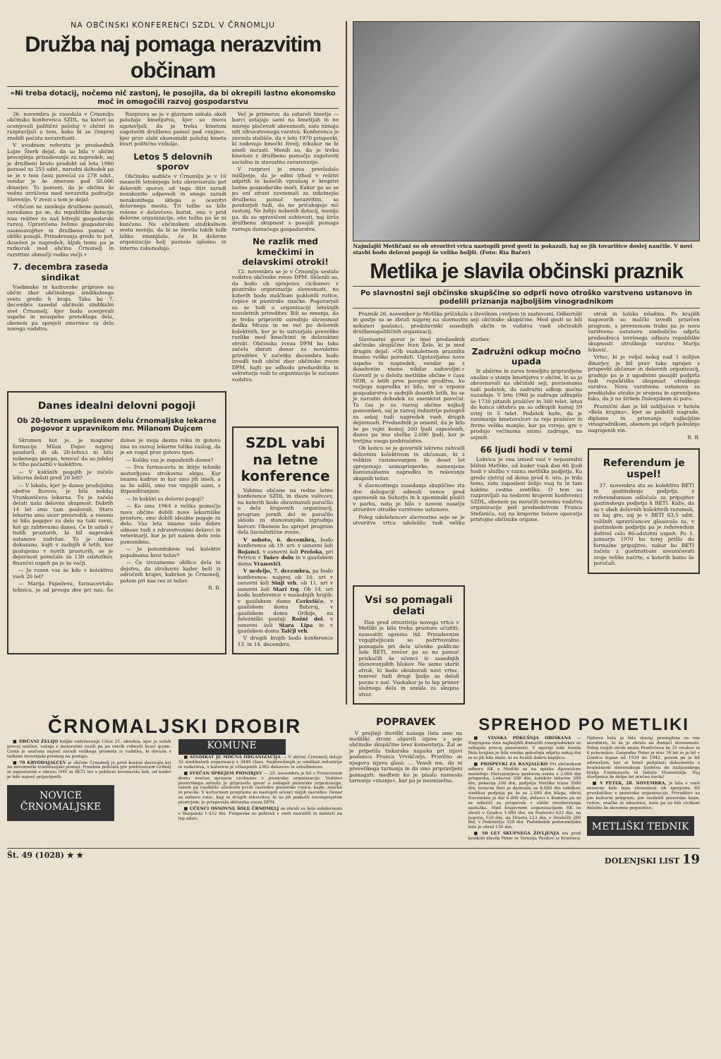NA OBČINSKI KONFERENCI SZDL V ČRNOMLJU
Družba naj pomaga nerazvitim občinam
»Ni treba dotacij, nočemo nič zastonj, le posojila, da bi okrepili lastno ekonomsko moč in omogočili razvoj gospodarstvu
26. novembra je zasedala v Črnomlju občinska konferenca SZDL, na kateri so ocenjevali politični položaj v občini in razpravljali o tem, kako bi se čimprej znebili pečata nerazvitosti.
V uvodnem referatu je predsednik Lojze Šterk dejal, da so bila v občini precejšnja prizadevanja za napredek, saj je družbeni bruto produkt od leta 1960 porasel za 255 odst., narodni dohodek pa se je v tem času povečal za 278 odst., vendar je še zmerom pod 50.000 dinarjev. To pomeni, da je občina še vedno uvrščena med nerazvita področja Slovenije. V zvezi s tem je dejal:
»Občani ne zanikajo družbene pomoči, zavedamo pa se, da republiške dotacije niso rešitev za naš hitrejši gospodarski razvoj. Upravičeno želimo gospodarsko osamosvojitev in družbeno pomoč v obliki posojil. Prizadevanja gredo to pot, dosežen je napredek, kljub temu pa je razkorak med občino Črnomelj in razvitimi območji vedno večji.«
7. decembra zaseda sindikat
Vsebinske in kadrovske priprave na občni zbor občinskega sindikalnega sveta gredo h kraju. Tako bo 7. decembra zasedal občinski sindikalni svet Črnomelj, kjer bodo ocenjevali uspehe in neuspehe preteklega dela, obenem pa sprejeli smernice za delo novega vodstva.
Razprava se je v glavnem sukala okoli položaja kmetijstva, kjer so znova ugotavljali, da je treba kmetom zagotoviti družbeno pomoč pod »nujno«, kjer prav slabi ekonomski položaj kmeta kvari politično vzdušje.
Letos 5 delovnih sporov
Občinsko sodišče v Črnomlju je v 10 mesecih letošnjega leta obravnavalo pet delovnih sporov, od tega štiri zaradi nezakonite odpovedi in enega zaradi nezakonitega sklepa o ocenitvi delovnega mesta. Tri tožbe so bile rešene v delavčevo korist, ena v prid delovne organizacije, ena tožba pa še ni končana. Na občinskem sindikalnem svetu menijo, da bi se število takih tožb lahko zmanjšalo, če bi delovne organizacije bolj poznale splošno in interno zakonodajo.
Več je primerov, da ostareli kmetje — borci ostajajo sami na kmetijah in ne morejo plačevati obveznosti, zato nimajo niti zdravstvenega varstva. Konferenca je zavzela stališče, da v letu 1970 prispevki, ki zadevajo kmečki živelj, nikakor ne bi smeli narasti. Menili so, da je treba kmetom z družbeno pomočjo zagotoviti socialno in starostno zavarovanje.
V razpravi je znova prevladalo mišljenje, da je edini izhod v rešitvi odprtih in bolečih vprašanj v krepitvi lastne gospodarske moči. Kakor pa so se po eni strani zavzemali za izdatnejšo družbeno pomoč nerazvitim, so poudarjali tudi, da ne pričakujejo nič zastonj. Ne želijo nobenih dotacij, menijo pa, da so upravičeni zahtevati, naj širša družbena skupnost s posojili pomaga razvoju domačega gospodarstva.
Ne razlik med kmečkimi in delavskimi otroki!
12. novembra se je v Črnomlju sestalo vodstvo občinske zveze DPM. Sklenili so, da bodo ob sprejemu cicibanov v pionirsko organizacijo slovesnosti, na katerih bodo malčkom poklonili rutice, čepice in pionirske značke. Pogovarjali so se tudi o organizaciji letošnjih novoletnih prireditev. Bili so mnenja, da je treba pripraviti osrednjo slovesnost dedka Mraza in ne več po delovnih kolektivih, ker je to ustvarjalo prevelike razlike med kmečkimi in delavskimi otroki. Občinska zveza DPM bo tako začela zbirati denar za novoletno prireditev. V začetku decembra bodo izvedli tudi občni zbor občinske zveze DPM, kajti po odhodu predsednika in sekretarja vodi to organizacijo le začasno vodstvo.
Danes idealni delovni pogoji
Ob 20-letnem uspešnem delu črnomaljske lekarne pogovor z upravnikom mr. Milanom Dujcem
Skromen kot je, je magister farmacije Milan Dujec najprej poudaril, di ob 20-letnici ni bilo nobenega pompa, temveč da so jubilej le tiho počastili v kolektivu.
— V kakšnih pogojih je začela lekarna delati pred 20 leti?
— V lokalu, kjer je danes prodajalna obutve Borovo, je bila nekdaj Vrankovičeva lekarna. Tu je začela delati naša delovna skupnost. Dobrih 14 let smo tam poslovali. Staro lekarno smo sicer preuredili, a vseeno ni bilo pogojev za delo na taki ravni, kot ga zahtevamo danes. Če bi ostali v tistih prostorih, bi bil napredek ustanove zadržan. To je danes dokazano, kajti v zadnjih 6 letih, kar poslujemo v novih prostorih, se je dejavnost povečala za 130 odstotkov, finančni uspeh pa je še večji.
— Je razen vas še kdo v kolektivu vseh 20 let?
— Marija Papeževa, farmacevtska tehnica, je od prvega dne pri nas. Še danes je moja desna roka in gotovo ima za razvoj lekarne toliko zaslug, da je en vogal prav gotovo njen.
— Koliko vas je zaposlenih danes?
— Dva farmacevta in štirje tehniki sestavljamo strokovno ekipo. Kar imamo kadrov in kar smo jih imeli, a so že odšli, smo vse vzgojili sami, s štipendiranjem.
— In kakšni so delovni pogoji?
— Ko smo 1964 z veliko pomočjo nove občine dobili nove lekarniške prostore, smo dobili idealne pogoje za delo. Vsa leta imamo zelo dobre odnose tudi z zdravstvenimi delavci in veterinarji, kar je pri našem delu zelo pomembno.
— Je potemtakem vaš kolektiv popolnoma brez težav?
— Če izvzamemo obilico dela in dejstvo, da strokovni kader beži iz odročnih krajev, kakršen je Črnomelj, potem pri nas res ni težav.
R. B.
SZDL vabi na letne konference
Vabimo občane na redne letne konference SZDL in zbore volivcev, na katerih bodo obravnavali poročilo o delu krajevnih organizacij, program javnih del in poročilo sklada za stanovanjsko izgradnjo borcev. Obenem bo sprejet program dela Socialistične zveze.
V soboto, 6. decembra, bodo konference ob 19. uri: v osnovni šoli Bojanci, v osnovni šoli Preloka, pri Petricu v Tušev dolu in v gasilskem domu Vranoviči.
V nedeljo, 7. decembra, pa bodo konference: najprej ob 10. uri v osnovni šoli Sinji vrh, ob 11. uri v osnovni šoli Stari trg. Ob 14. uri bodo konference v naslednjih krajih: v gasilskem domu Cerkvišče, v gasilskem domu Butoraj, v gasilskem domu Gribije, na železniški postaji Rožni dol, v osnovni šoli Stara Lipa in v gasilskem domu Talčji vrh.
V drugih krajih bodo konference 13. in 14. decembra.
Najmlajši Metličani so ob otvoritvi vrtca nastopili pred gosti in pokazali, kaj so jih tovarišice doslej naučile. V novi stavbi bodo delovni pogoji še veliko boljši. (Foto: Ria Bačer)
Metlika je slavila občinski praznik
Po slavnostni seji občinske skupščine so odprli novo otroško varstveno ustanovo in podelili priznanja najboljšim vinogradnikom
Praznik 26. november je Metlika pričakala s številnim cvetjem in zastavami. Odborniki in gostje so se zbrali najprej na slavnostni seji občinske skupščine. Med gosti so bili nekateri poslanci, predstavniki sosednjih občin in vodstva vseh občinskih družbenopolitičnih organizacij.
Slavnostni govor je imel predsednik občinske skupščine Ivan Žele, ki je med drugim dejal: »Ob vsakoletnem prazniku imamo veliko povedati. Ugotavljamo nove uspehe in napredek, vendar pa z doseženim nismo nikdar zadovoljni.« Govoril je o deležu metliške občine v času NOB, o letih prve povojne graditve, ko večjega napredka ni bilo, ter o vzponu gospodarstva v zadnjih desetih letih, ko se je narodni dohodek za osemkrat povečal. Ta čas je za razvoj občine najbolj pomemben, saj je razvoj industrije potegnil za seboj tudi napredek vseh drugih dejavnosti. Predsednik je omenil, da je bilo še po vojni komaj 200 ljudi zaposlenih, danes pa ima službo 2.000 ljudi, kar je tretjina vsega prebivalstva.
Ob koncu se je govornik iskreno zahvalil delovnim kolektivom in občanom, ki z velikim razumevanjem že deset let sprejemajo samoprispevke, namenjene komunalnemu napredku in reševanju skupnih težav.
S slavnostnega zasedanja skupščine sta dve delegaciji odnesli vence pred spomenik na Suhorju in k spominski plošči v parku, nato je bila v novem naselju otvoritev otroške varstvene ustanove.
Poleg udeležencev slavnostne seje se je otvoritve vrtca udeležilo tudi veliko staršev.
Zadružni odkup močno upada
Iz obširne in zares temeljito pripravljene analize o stanju kmetijstva v občini, ki so jo obravnavali na občinski seji, povzemamo tudi podatek, da zadružni odkup močno nazaduje. V letu 1960 je zadruga odkupila še 1730 pitanih prašičev in 360 telet, letos do konca oktobra pa so odkupili komaj 59 svinj in 5 telet. Podatek kaže, da je zanimanje kmetovalcev za rejo prašičev in živine veliko manjše, kar pa vzrejo, gre v prodajo večinoma mimo zadruge, na sejmih.
66 ljudi hodi v temi
Lokvica je ena izmed vasi v neposredni bližini Metlike, od koder vsak dan 66 ljudi hodi v službo v razna metliška podjetja. Ko gredo zjutraj od doma pred 6. uro, je trda tema, zato zaposleni želijo vsaj tu in tam kakšno cestno svetilko. O tem so razpravljali na nedavni krajevni konferenci SZDL, obenem pa naročili novemu vodstvu organizacije pod predsedstvom Franca Stefaniča, naj na krajevne težave opozarja pristojne občinske organe.
otrok in šolska mladina. Po krajših nagovorih so malčki izvedli prisrčen program, s prevzemom traku pa je novo varstveno ustanovo simbolično odprla predsednica izvršnega odbora republiške skupnosti otroškega varstva Marija Ivkovič.
Vrtec, ki je veljal nekaj nad 1 milijon dinarjev, je bil prav tako zgrajen s prispevki občanov in delovnih organizacij, gradnjo pa je z ugodnimi posojili podprla tudi republiška skupnost otroškega varstva. Nova varstvena ustanova za predšolske otroke je urejena in opremljena tako, da ji na širšem Dolenjskem ni para.
Praznični dan je bil zaključen v hotelu »Bela krajina«, kjer so podelili nagrade, diplome in priznanja najboljšim vinogradnikom, obenem pa odprli pokušnjo nagrajenih vin.
R. B.
Referendum je uspel!
27. novembra sta se kolektiva BETI in gostinskega podjetja z referendumom odločala za pripojitev gostinskega podjetja k BETI. Kaže, da so v obeh delovnih kolektivih razumeli, za kaj gre, saj je v BETI 63,5 odst. volilnih upravičencev glasovalo za, v gostinskem podjetju pa je referendum doživel celo 80-odstotni uspeh. Po 1. januarju 1970 bo torej prišlo do formalne pripojitve, nakar bo BETI začela z gostinstvom uresničevati svoje velike načrte, o katerih bomo še poročali.
Vsi so pomagali delati
Dan pred otvoritvijo novega vrtca v Metliki je bilo treba prostore očistiti, namestiti opremo itd. Prizadevnim vzgojiteljicam so požrtvovalno pomagale pri delu učenke poklicne šole BETI, zvečer pa so na pomoč priskočili še učenci iz sosednjih stanovanjskih blokov. Ne samo starši otrok, ki bodo obiskovali novi vrtec, temveč tudi drugi ljudje so delali pozno v noč. Vsekakor je to lep primer složnega dela in smisla za skupno stvar.
ČRNOMALJSKI DROBIR
■ OBČANI ŽELIJO boljše vzdrževanje Ulice 21. oktobra, kjer je asfalt precej uničen, vožnja z motornimi vozili pa po ostrih robovih kvari gume. Cesta je uničena največ zaradi velikega prometa iz rudnika, ki dovaža s težkimi tovornjaki premog na postajo.
■ 70 KRVODAJALCEV je občine Črnomelj je pred kratim darovalo kri na novomeški transfuzijski postaji. Posebna pohvala gre prebivalcem Gribelj in zaposlenim v obratu IMV in BETI ter v poklicni kovinarski šoli, od koder je bilo največ prijavljenih.
NOVICE ČRNOMALJSKE KOMUNE
■ SINDIKAT JE MOČNA ORGANIZACIJA — V občini Črnomelj deluje 32 sindikalnih organizacij s 3449 člani. Najštevilnejši je sindikat industrije in rudarstva, v katerem je včlanjenih 2362 delavcev in uslužbencev.
■ SVEČAN SPREJEM PIONIRJEV — 28. novembra je bil v Prosvetnem domu svečan sprejem cicibanov v pionirsko organizacijo. Vodstvo pionirskega odreda je pripravilo govor o nalogah pionirske organizacije, zatem pa razdelilo učencem prvih razredov pionirske rutice, kape, značke in pravila. V kulturnem programu so nastopili učenci nižjih razredov. Denar za nabavo rutic, kap in drugih rekvizitov, ki so jih podarili novosprejetim pionirjem, je prispevala občinska zveza DPM.
■ UČENCI OSNOVNE ŠOLE ČRNOMELJ so zbrali za šolo solidarnosti v Banjaluki 1.432 din. Prispevke so pobirali v vseh razredih in naleteli na lep odziv.
POPRAVEK
V prejšnji številki našega lista smo na metliški strani objavili izjave s seje občinske skupščine brez komentarja. Žal se je pripetila tiskarska napaka pri izjavi poslanca Franca Vrviščarja. Pravilno se njegova izjava glasi: ... Veseli me, da ni prevelikega tarnanja in da smo pripravljeni pomagati; medtem ko je pisalo namesto tarnanja »znanje«, kar pa je nesmiselno.
SPREHOD PO METLIKI
■ VINSKA POKUŠNJA OBISKANA — Nagrajena vina najboljših domačih vinogradnikov so vzbujala precej pozornosti. V zgornji sobi hotela Bela krajina je bila vinska pokušnja odprta nekaj dni in ni jih bilo malo, ki so hvalili dobro kapljico.
■ PRISPEVKI ZA BANJALUKO Pri občinskem odboru RK v Metliki so na spisku darovalcev naslednji: Mercatorjeva poslovna enota z 2.000 din prispevka, Lekarna 500 din, kolektiv lekarne 200 din, pekarija 200 din, podjetje Metlika trans 3040 din, tovarna Beti je darovala za 6.000 din izdelkov, sindikat podjetja pa še za 2.000 din blaga, obrat Novoteksa je dal 6.000 din, delavci v Kometu pa so se odločili za prispevek v obliki enodnevnega zaslužka. Med krajevnimi organizacijami RK so zbrali v Gradcu 1.080 din, na Radovici 622 din, na Jugorju 150 din, na Hrastu 223 din, v Drašičih 280 din, v Podzemlju 338 din. Podmladek podzemeljske šole je zbral 136 din.
■ 50 LET SKUPNEGA ŽIVLJENJA sta pred kratkim slavila Peter in Terezija Pezdirc iz Krasinca. Njihova hiša je bila skoraj premajhna za vse sorodstvo, ki se je zbralo na domači slovesnosti. Poleg svojih otrok imata Pezdirčeva še 31 vnukov in 6 pravnukov. Gospodar Peter je star 76 let in je bil v Gradcu župan od 1934 do 1942, potem pa je bil odstavljen, ker ni hotel podpisati dokumenta o hvaležnosti slovenskega ljudstva do italijanskega kralja Emmanuela in fašista Mussolinija. Naj slavljenca še dolgo let srečno živita!
■ V PETEK, 28. NOVEMBRA, je bila v vseh osnovne šole lepa slovesnost ob sprejemu 60 prvošolčkov v pionirsko organizacijo. Prireditev so jim kulturni program, jim razdelili pionirske kape, rutice, značke in izkaznice, nato pa so bili cicibani deležni še skromne pogostitve.
METLIŠKI TEDNIK
Št. 49 (1028) ★ ★ DOLENJSKI LIST 19